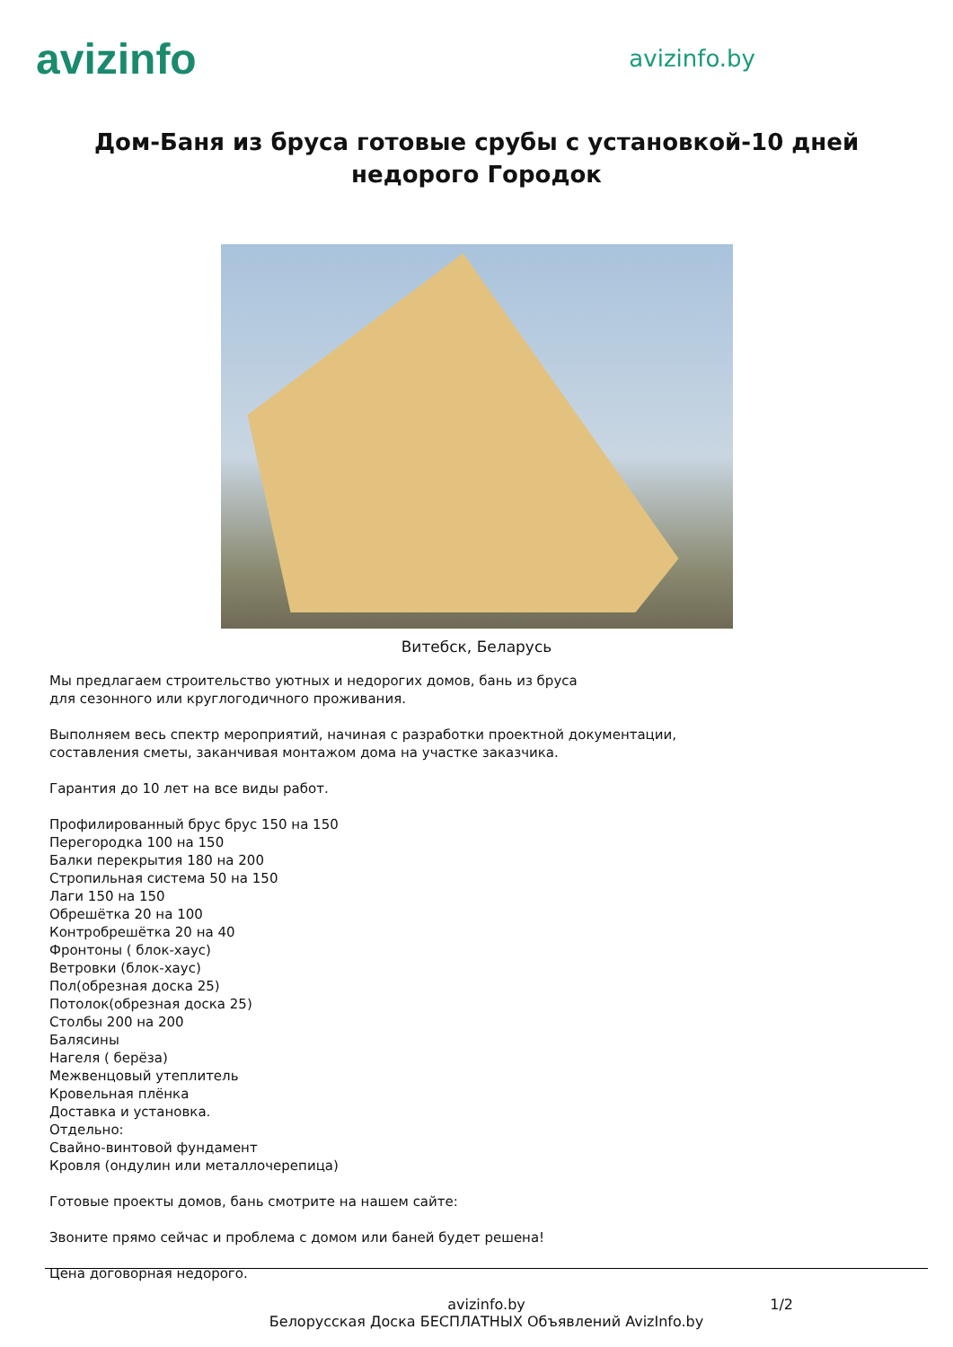avizinfo
avizinfo.by
Дом-Баня из бруса готовые срубы с установкой-10 дней недорого Городок
Витебск, Беларусь
Мы предлагаем строительство уютных и недорогих домов, бань из бруса
для сезонного или круглогодичного проживания.
Выполняем весь спектр мероприятий, начиная с разработки проектной документации,
составления сметы, заканчивая монтажом дома на участке заказчика.
Гарантия до 10 лет на все виды работ.
Профилированный брус брус 150 на 150
Перегородка 100 на 150
Балки перекрытия 180 на 200
Стропильная система 50 на 150
Лаги 150 на 150
Обрешётка 20 на 100
Контробрешётка 20 на 40
Фронтоны ( блок-хаус)
Ветровки (блок-хаус)
Пол(обрезная доска 25)
Потолок(обрезная доска 25)
Столбы 200 на 200
Балясины
Нагеля ( берёза)
Межвенцовый утеплитель
Кровельная плёнка
Доставка и установка.
Отдельно:
Свайно-винтовой фундамент
Кровля (ондулин или металлочерепица)
Готовые проекты домов, бань смотрите на нашем сайте:
Звоните прямо сейчас и проблема с домом или баней будет решена!
Цена договорная недорого.
avizinfo.by
Белорусская Доска БЕСПЛАТНЫХ Объявлений AvizInfo.by
1/2